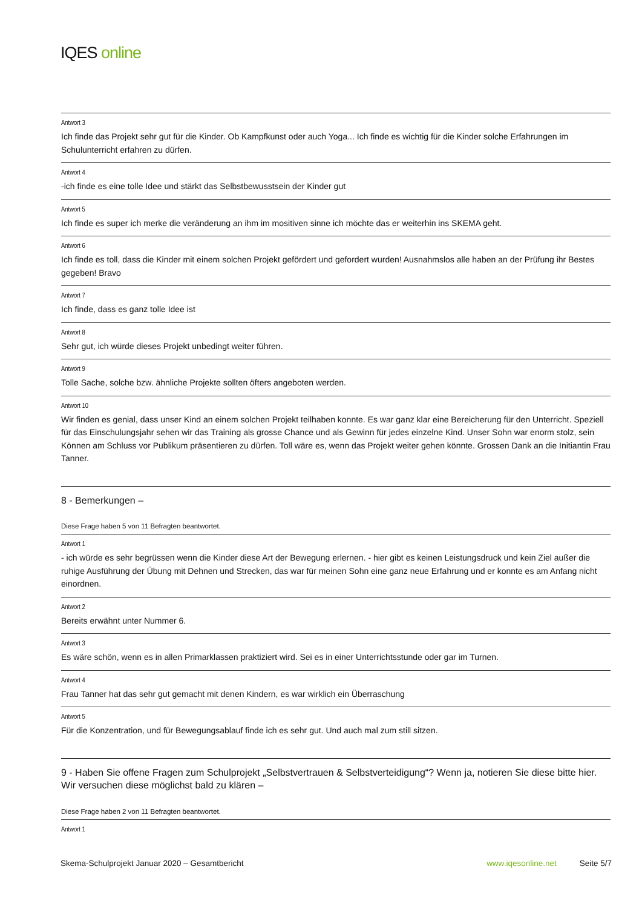IQES online
Antwort 3
Ich finde das Projekt sehr gut für die Kinder. Ob Kampfkunst oder auch Yoga... Ich finde es wichtig für die Kinder solche Erfahrungen im Schulunterricht erfahren zu dürfen.
Antwort 4
-ich finde es eine tolle Idee und stärkt das Selbstbewusstsein der Kinder gut
Antwort 5
Ich finde es super ich merke die veränderung an ihm im mositiven sinne ich möchte das er weiterhin ins SKEMA geht.
Antwort 6
Ich finde es toll, dass die Kinder mit einem solchen Projekt gefördert und gefordert wurden! Ausnahmslos alle haben an der Prüfung ihr Bestes gegeben! Bravo
Antwort 7
Ich finde, dass es ganz tolle Idee ist
Antwort 8
Sehr gut, ich würde dieses Projekt unbedingt weiter führen.
Antwort 9
Tolle Sache, solche bzw. ähnliche Projekte sollten öfters angeboten werden.
Antwort 10
Wir finden es genial, dass unser Kind an einem solchen Projekt teilhaben konnte. Es war ganz klar eine Bereicherung für den Unterricht. Speziell für das Einschulungsjahr sehen wir das Training als grosse Chance und als Gewinn für jedes einzelne Kind. Unser Sohn war enorm stolz, sein Können am Schluss vor Publikum präsentieren zu dürfen. Toll wäre es, wenn das Projekt weiter gehen könnte. Grossen Dank an die Initiantin Frau Tanner.
8 - Bemerkungen –
Diese Frage haben 5 von 11 Befragten beantwortet.
Antwort 1
- ich würde es sehr begrüssen wenn die Kinder diese Art der Bewegung erlernen. - hier gibt es keinen Leistungsdruck und kein Ziel außer die ruhige Ausführung der Übung mit Dehnen und Strecken, das war für meinen Sohn eine ganz neue Erfahrung und er konnte es am Anfang nicht einordnen.
Antwort 2
Bereits erwähnt unter Nummer 6.
Antwort 3
Es wäre schön, wenn es in allen Primarklassen praktiziert wird. Sei es in einer Unterrichtsstunde oder gar im Turnen.
Antwort 4
Frau Tanner hat das sehr gut gemacht mit denen Kindern, es war wirklich ein Überraschung
Antwort 5
Für die Konzentration, und für Bewegungsablauf finde ich es sehr gut. Und auch mal zum still sitzen.
9 - Haben Sie offene Fragen zum Schulprojekt „Selbstvertrauen & Selbstverteidigung“? Wenn ja, notieren Sie diese bitte hier. Wir versuchen diese möglichst bald zu klären –
Diese Frage haben 2 von 11 Befragten beantwortet.
Antwort 1
Skema-Schulprojekt Januar 2020 – Gesamtbericht www.iqesonline.net Seite 5/7